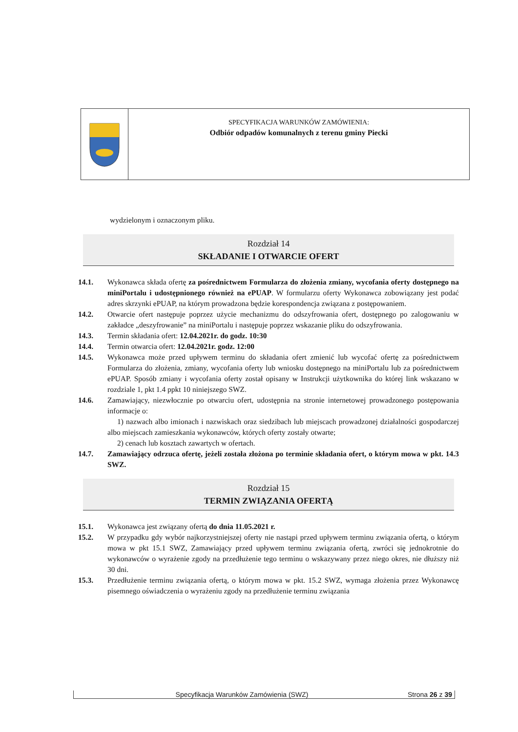SPECYFIKACJA WARUNKÓW ZAMÓWIENIA:
Odbiór odpadów komunalnych z terenu gminy Piecki
wydzielonym i oznaczonym pliku.
Rozdział 14
SKŁADANIE I OTWARCIE OFERT
14.1. Wykonawca składa ofertę za pośrednictwem Formularza do złożenia zmiany, wycofania oferty dostępnego na miniPortalu i udostępnionego również na ePUAP. W formularzu oferty Wykonawca zobowiązany jest podać adres skrzynki ePUAP, na którym prowadzona będzie korespondencja związana z postępowaniem.
14.2. Otwarcie ofert następuje poprzez użycie mechanizmu do odszyfrowania ofert, dostępnego po zalogowaniu w zakładce „deszyfrowanie” na miniPortalu i następuje poprzez wskazanie pliku do odszyfrowania.
14.3. Termin składania ofert: 12.04.2021r. do godz. 10:30
14.4. Termin otwarcia ofert: 12.04.2021r. godz. 12:00
14.5. Wykonawca może przed upływem terminu do składania ofert zmienić lub wycofać ofertę za pośrednictwem Formularza do złożenia, zmiany, wycofania oferty lub wniosku dostępnego na miniPortalu lub za pośrednictwem ePUAP. Sposób zmiany i wycofania oferty został opisany w Instrukcji użytkownika do której link wskazano w rozdziale 1, pkt 1.4 ppkt 10 niniejszego SWZ.
14.6. Zamawiający, niezwłocznie po otwarciu ofert, udostępnia na stronie internetowej prowadzonego postępowania informacje o:
1) nazwach albo imionach i nazwiskach oraz siedzibach lub miejscach prowadzonej działalności gospodarczej albo miejscach zamieszkania wykonawców, których oferty zostały otwarte;
2) cenach lub kosztach zawartych w ofertach.
14.7. Zamawiający odrzuca ofertę, jeżeli została złożona po terminie składania ofert, o którym mowa w pkt. 14.3 SWZ.
Rozdział 15
TERMIN ZWIĄZANIA OFERTĄ
15.1. Wykonawca jest związany ofertą do dnia 11.05.2021 r.
15.2. W przypadku gdy wybór najkorzystniejszej oferty nie nastąpi przed upływem terminu związania ofertą, o którym mowa w pkt 15.1 SWZ, Zamawiający przed upływem terminu związania ofertą, zwróci się jednokrotnie do wykonawców o wyrażenie zgody na przedłużenie tego terminu o wskazywany przez niego okres, nie dłuższy niż 30 dni.
15.3. Przedłużenie terminu związania ofertą, o którym mowa w pkt. 15.2 SWZ, wymaga złożenia przez Wykonawcę pisemnego oświadczenia o wyrażeniu zgody na przedłużenie terminu związania
Specyfikacja Warunków Zamówienia (SWZ) Strona 26 z 39